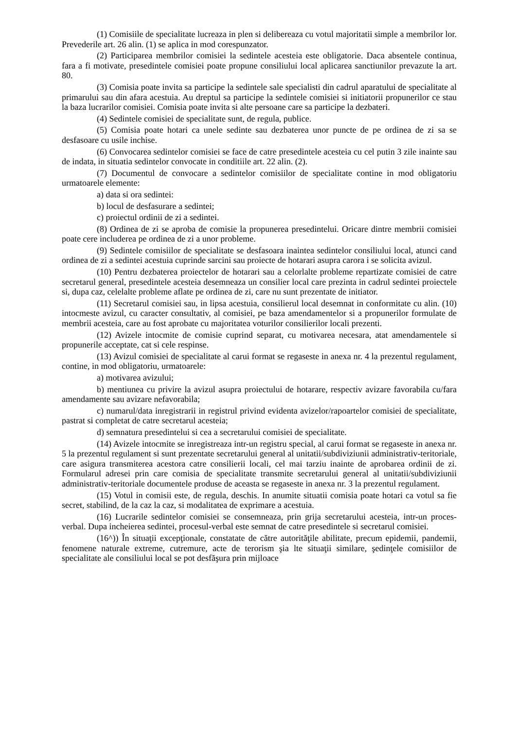(1) Comisiile de specialitate lucreaza in plen si delibereaza cu votul majoritatii simple a membrilor lor. Prevederile art. 26 alin. (1) se aplica in mod corespunzator.
(2) Participarea membrilor comisiei la sedintele acesteia este obligatorie. Daca absentele continua, fara a fi motivate, presedintele comisiei poate propune consiliului local aplicarea sanctiunilor prevazute la art. 80.
(3) Comisia poate invita sa participe la sedintele sale specialisti din cadrul aparatului de specialitate al primarului sau din afara acestuia. Au dreptul sa participe la sedintele comisiei si initiatorii propunerilor ce stau la baza lucrarilor comisiei. Comisia poate invita si alte persoane care sa participe la dezbateri.
(4) Sedintele comisiei de specialitate sunt, de regula, publice.
(5) Comisia poate hotari ca unele sedinte sau dezbaterea unor puncte de pe ordinea de zi sa se desfasoare cu usile inchise.
(6) Convocarea sedintelor comisiei se face de catre presedintele acesteia cu cel putin 3 zile inainte sau de indata, in situatia sedintelor convocate in conditiile art. 22 alin. (2).
(7) Documentul de convocare a sedintelor comisiilor de specialitate contine in mod obligatoriu urmatoarele elemente:
a) data si ora sedintei:
b) locul de desfasurare a sedintei;
c) proiectul ordinii de zi a sedintei.
(8) Ordinea de zi se aproba de comisie la propunerea presedintelui. Oricare dintre membrii comisiei poate cere includerea pe ordinea de zi a unor probleme.
(9) Sedintele comisiilor de specialitate se desfasoara inaintea sedintelor consiliului local, atunci cand ordinea de zi a sedintei acestuia cuprinde sarcini sau proiecte de hotarari asupra carora i se solicita avizul.
(10) Pentru dezbaterea proiectelor de hotarari sau a celorlalte probleme repartizate comisiei de catre secretarul general, presedintele acesteia desemneaza un consilier local care prezinta in cadrul sedintei proiectele si, dupa caz, celelalte probleme aflate pe ordinea de zi, care nu sunt prezentate de initiator.
(11) Secretarul comisiei sau, in lipsa acestuia, consilierul local desemnat in conformitate cu alin. (10) intocmeste avizul, cu caracter consultativ, al comisiei, pe baza amendamentelor si a propunerilor formulate de membrii acesteia, care au fost aprobate cu majoritatea voturilor consilierilor locali prezenti.
(12) Avizele intocmite de comisie cuprind separat, cu motivarea necesara, atat amendamentele si propunerile acceptate, cat si cele respinse.
(13) Avizul comisiei de specialitate al carui format se regaseste in anexa nr. 4 la prezentul regulament, contine, in mod obligatoriu, urmatoarele:
a) motivarea avizului;
b) mentiunea cu privire la avizul asupra proiectului de hotarare, respectiv avizare favorabila cu/fara amendamente sau avizare nefavorabila;
c) numarul/data inregistrarii in registrul privind evidenta avizelor/rapoartelor comisiei de specialitate, pastrat si completat de catre secretarul acesteia;
d) semnatura presedintelui si cea a secretarului comisiei de specialitate.
(14) Avizele intocmite se inregistreaza intr-un registru special, al carui format se regaseste in anexa nr. 5 la prezentul regulament si sunt prezentate secretarului general al unitatii/subdiviziunii administrativ-teritoriale, care asigura transmiterea acestora catre consilierii locali, cel mai tarziu inainte de aprobarea ordinii de zi. Formularul adresei prin care comisia de specialitate transmite secretarului general al unitatii/subdiviziunii administrativ-teritoriale documentele produse de aceasta se regaseste in anexa nr. 3 la prezentul regulament.
(15) Votul in comisii este, de regula, deschis. In anumite situatii comisia poate hotari ca votul sa fie secret, stabilind, de la caz la caz, si modalitatea de exprimare a acestuia.
(16) Lucrarile sedintelor comisiei se consemneaza, prin grija secretarului acesteia, intr-un proces-verbal. Dupa incheierea sedintei, procesul-verbal este semnat de catre presedintele si secretarul comisiei.
(16^)) În situaţii excepţionale, constatate de către autorităţile abilitate, precum epidemii, pandemii, fenomene naturale extreme, cutremure, acte de terorism şia lte situaţii similare, şedinţele comisiilor de specialitate ale consiliului local se pot desfăşura prin mijloace